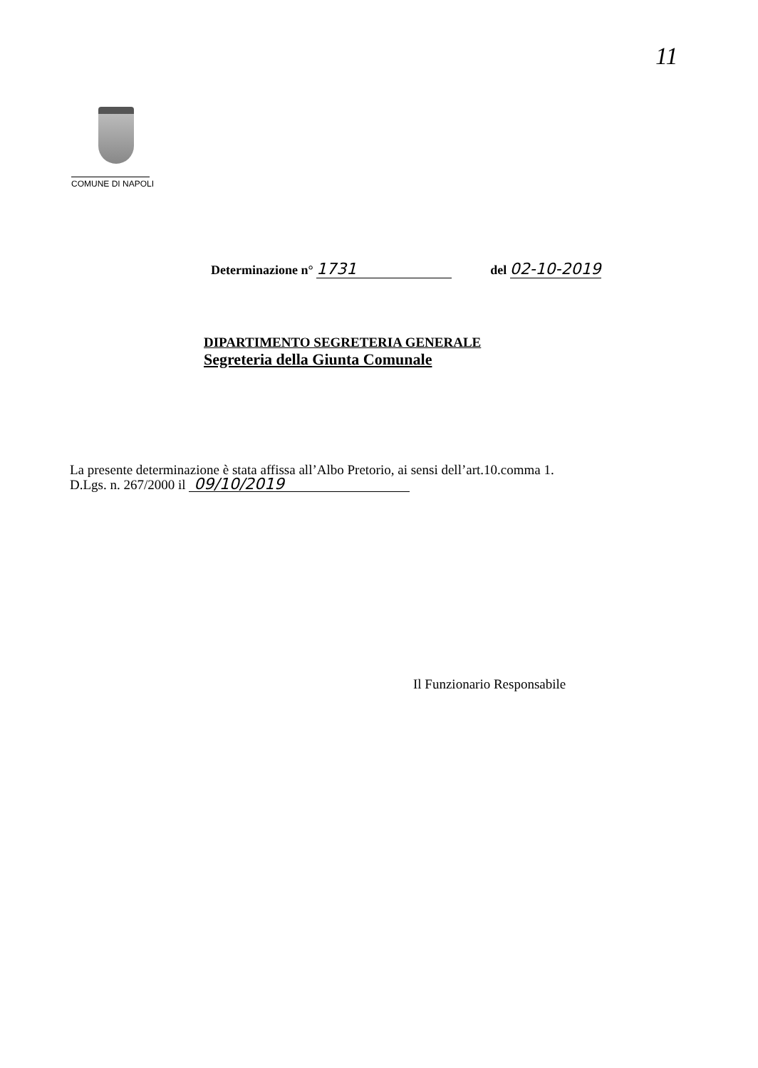11
COMUNE DI NAPOLI
Determinazione n° 1731 del 02-10-2019
DIPARTIMENTO SEGRETERIA GENERALE
Segreteria della Giunta Comunale
La presente determinazione è stata affissa all’Albo Pretorio, ai sensi dell’art.10.comma 1.
D.Lgs. n. 267/2000 il 09/10/2019
Il Funzionario Responsabile